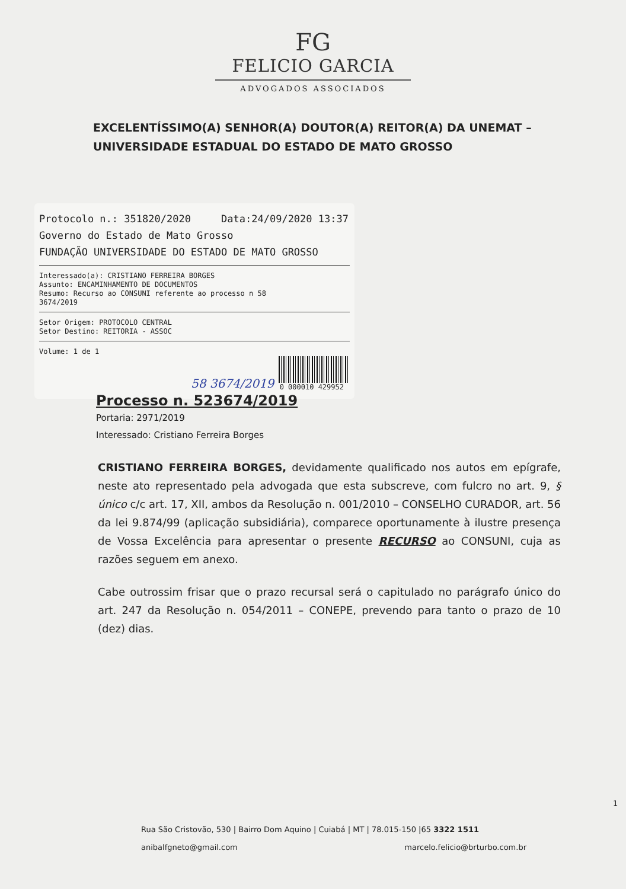FG
FELICIO GARCIA
ADVOGADOS ASSOCIADOS
EXCELENTÍSSIMO(A) SENHOR(A) DOUTOR(A) REITOR(A) DA UNEMAT – UNIVERSIDADE ESTADUAL DO ESTADO DE MATO GROSSO
Protocolo n.: 351820/2020 Data:24/09/2020 13:37
Governo do Estado de Mato Grosso
FUNDAÇÃO UNIVERSIDADE DO ESTADO DE MATO GROSSO
Interessado(a): CRISTIANO FERREIRA BORGES
Assunto: ENCAMINHAMENTO DE DOCUMENTOS
Resumo: Recurso ao CONSUNI referente ao processo n 58
3674/2019
Setor Origem: PROTOCOLO CENTRAL
Setor Destino: REITORIA - ASSOC
Volume: 1 de 1
0 000010 429952
58 3674/2019
Processo n. 523674/2019
Portaria: 2971/2019
Interessado: Cristiano Ferreira Borges
CRISTIANO FERREIRA BORGES, devidamente qualificado nos autos em epígrafe, neste ato representado pela advogada que esta subscreve, com fulcro no art. 9, § único c/c art. 17, XII, ambos da Resolução n. 001/2010 – CONSELHO CURADOR, art. 56 da lei 9.874/99 (aplicação subsidiária), comparece oportunamente à ilustre presença de Vossa Excelência para apresentar o presente RECURSO ao CONSUNI, cuja as razões seguem em anexo.
Cabe outrossim frisar que o prazo recursal será o capitulado no parágrafo único do art. 247 da Resolução n. 054/2011 – CONEPE, prevendo para tanto o prazo de 10 (dez) dias.
1
Rua São Cristovão, 530 | Bairro Dom Aquino | Cuiabá | MT | 78.015-150 |65 3322 1511
anibalfgneto@gmail.com marcelo.felicio@brturbo.com.br